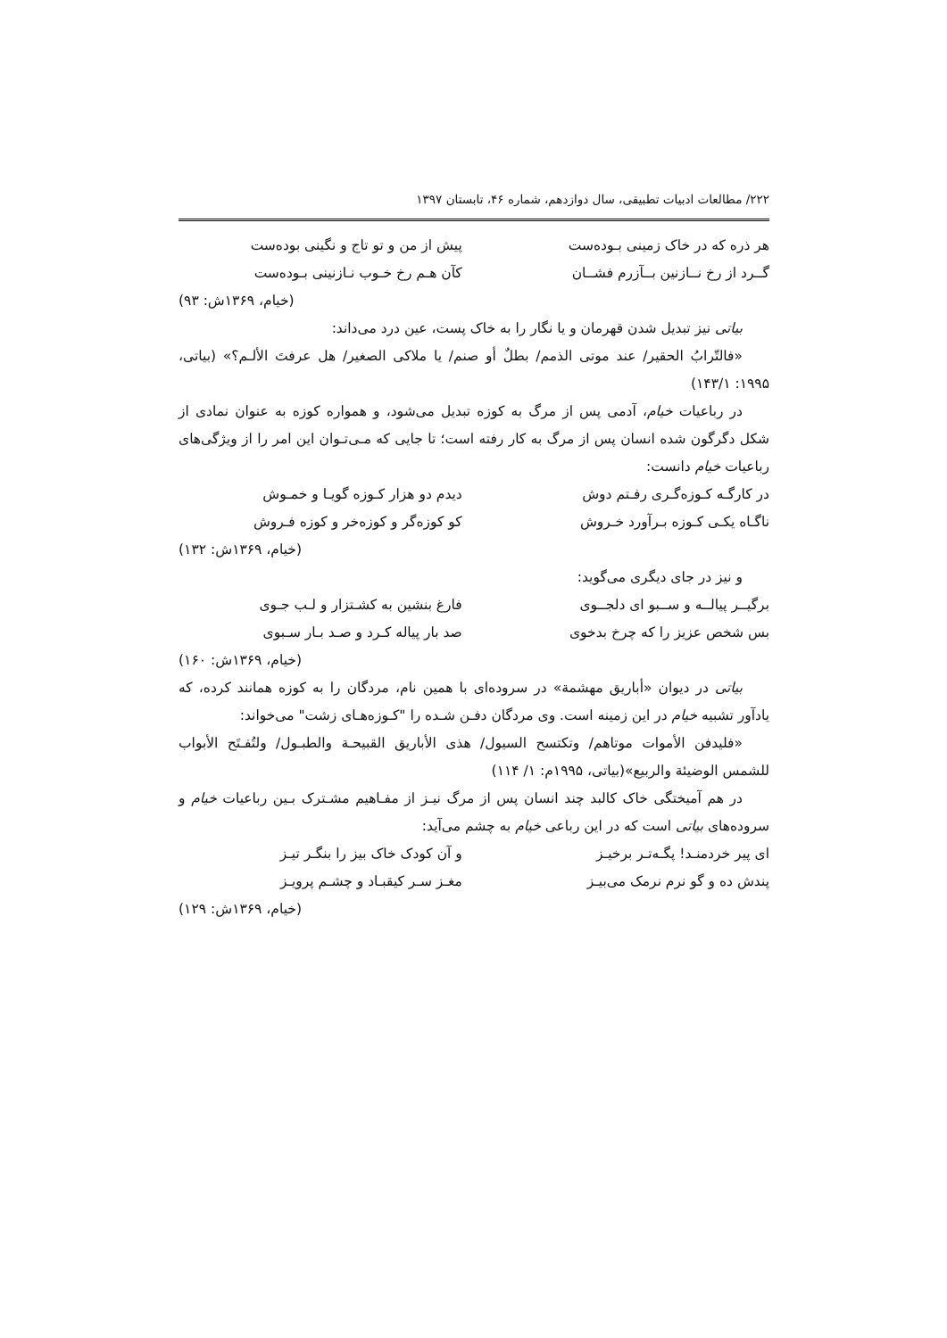۲۲۲/ مطالعات ادبیات تطبیقی، سال دوازدهم، شماره ۴۶، تابستان ۱۳۹۷
هر ذره که در خاک زمینی بـوده‌ست پیش از من و تو تاج و نگینی بوده‌ست
گــرد از رخ نــازنین بــآزرم فشــان کآن هـم رخ خـوب نـازنینی بـوده‌ست
(خیام، ۱۳۶۹ش: ۹۳)
بیاتی نیز تبدیل شدن قهرمان و یا نگار را به خاک پست، عین درد می‌داند:
«فالتّرابُ الحقیر/ عند موتی الذمم/ بطلٌ أو صنم/ یا ملاکی الصغیر/ هل عرفتَ الألـم؟» (بیاتی، ۱۹۹۵: ۱۴۳/۱)
در رباعیات خیام، آدمی پس از مرگ به کوزه تبدیل می‌شود، و همواره کوزه به عنوان نمادی از شکل دگرگون شده انسان پس از مرگ به کار رفته است؛ تا جایی که مـی‌تـوان این امر را از ویژگی‌های رباعیات خیام دانست:
در کارگـه کـوزه‌گـری رفـتم دوش دیدم دو هزار کـوزه گویـا و خمـوش
ناگـاه یکـی کـوزه بـرآورد خـروش کو کوزه‌گر و کوزه‌خر و کوزه فـروش
(خیام، ۱۳۶۹ش: ۱۳۲)
و نیز در جای دیگری می‌گوید:
برگیــر پیالــه و ســبو ای دلجــوی فارغ بنشین به کشـتزار و لـب جـوی
بس شخص عزیز را که چرخ بدخوی صد بار پیاله کـرد و صـد بـار سـبوی
(خیام، ۱۳۶۹ش: ۱۶۰)
بیاتی در دیوان «أباریق مهشمة» در سروده‌ای با همین نام، مردگان را به کوزه همانند کرده، که یادآور تشبیه خیام در این زمینه است. وی مردگان دفـن شـده را "کـوزه‌هـای زشت" می‌خواند:
«فلیدفن الأموات موتاهم/ وتکتسح السیول/ هذی الأباریق القبیحـة والطبـول/ ولتُفـتَح الأبواب للشمس الوضیئة والربیع»(بیاتی، ۱۹۹۵م: ۱/ ۱۱۴)
در هم آمیختگی خاک کالبد چند انسان پس از مرگ نیـز از مفـاهیم مشـترک بـین رباعیات خیام و سروده‌های بیاتی است که در این رباعی خیام به چشم می‌آید:
ای پیر خردمنـد! پگـه‌تـر برخیـز و آن کودک خاک بیز را بنگـر تیـز
پندش ده و گو نرم نرمک می‌بیـز مغـز سـر کیقبـاد و چشـم پرویـز
(خیام، ۱۳۶۹ش: ۱۲۹)